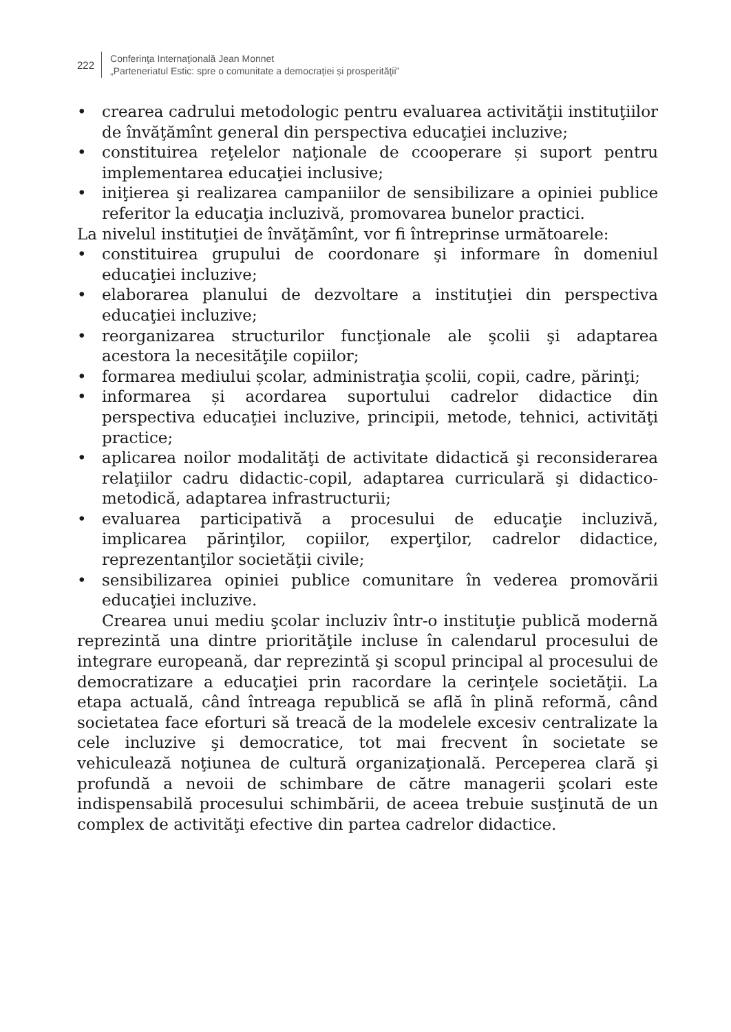222
Conferinţa Internaţională Jean Monnet
„Parteneriatul Estic: spre o comunitate a democraţiei și prosperităţii”
• crearea cadrului metodologic pentru evaluarea activităţii instituţiilor de învăţămînt general din perspectiva educaţiei incluzive;
• constituirea reţelelor naţionale de ccooperare și suport pentru implementarea educaţiei inclusive;
• iniţierea şi realizarea campaniilor de sensibilizare a opiniei publice referitor la educaţia incluzivă, promovarea bunelor practici.
La nivelul instituţiei de învăţămînt, vor fi întreprinse următoarele:
• constituirea grupului de coordonare şi informare în domeniul educaţiei incluzive;
• elaborarea planului de dezvoltare a instituţiei din perspectiva educaţiei incluzive;
• reorganizarea structurilor funcţionale ale şcolii şi adaptarea acestora la necesităţile copiilor;
• formarea mediului școlar, administraţia școlii, copii, cadre, părinţi;
• informarea și acordarea suportului cadrelor didactice din perspectiva educaţiei incluzive, principii, metode, tehnici, activităţi practice;
• aplicarea noilor modalităţi de activitate didactică şi reconsiderarea relaţiilor cadru didactic-copil, adaptarea curriculară şi didactico-metodică, adaptarea infrastructurii;
• evaluarea participativă a procesului de educaţie incluzivă, implicarea părinţilor, copiilor, experţilor, cadrelor didactice, reprezentanţilor societăţii civile;
• sensibilizarea opiniei publice comunitare în vederea promovării educaţiei incluzive.
Crearea unui mediu şcolar incluziv într-o instituţie publică modernă reprezintă una dintre priorităţile incluse în calendarul procesului de integrare europeană, dar reprezintă şi scopul principal al procesului de democratizare a educaţiei prin racordare la cerinţele societăţii. La etapa actuală, când întreaga republică se află în plină reformă, când societatea face eforturi să treacă de la modelele excesiv centralizate la cele incluzive şi democratice, tot mai frecvent în societate se vehiculează noţiunea de cultură organizaţională. Perceperea clară şi profundă a nevoii de schimbare de către managerii şcolari este indispensabilă procesului schimbării, de aceea trebuie susţinută de un complex de activităţi efective din partea cadrelor didactice.